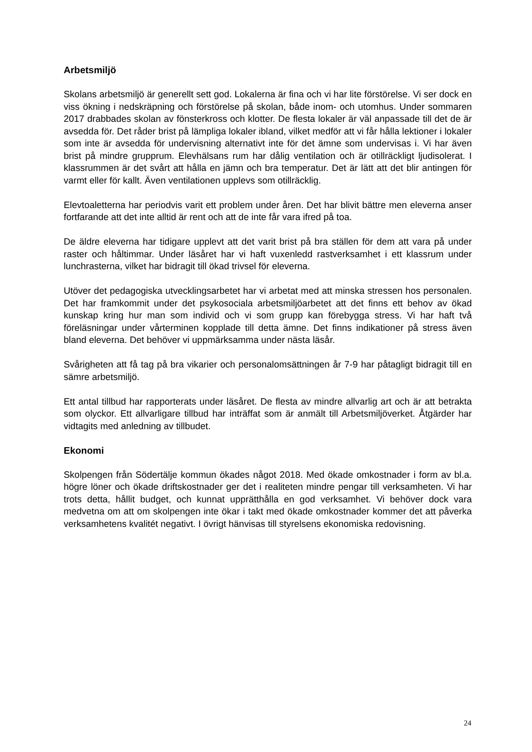Arbetsmiljö
Skolans arbetsmiljö är generellt sett god. Lokalerna är fina och vi har lite förstörelse. Vi ser dock en viss ökning i nedskräpning och förstörelse på skolan, både inom- och utomhus. Under sommaren 2017 drabbades skolan av fönsterkross och klotter. De flesta lokaler är väl anpassade till det de är avsedda för. Det råder brist på lämpliga lokaler ibland, vilket medför att vi får hålla lektioner i lokaler som inte är avsedda för undervisning alternativt inte för det ämne som undervisas i. Vi har även brist på mindre grupprum. Elevhälsans rum har dålig ventilation och är otillräckligt ljudisolerat. I klassrummen är det svårt att hålla en jämn och bra temperatur. Det är lätt att det blir antingen för varmt eller för kallt. Även ventilationen upplevs som otillräcklig.
Elevtoaletterna har periodvis varit ett problem under åren. Det har blivit bättre men eleverna anser fortfarande att det inte alltid är rent och att de inte får vara ifred på toa.
De äldre eleverna har tidigare upplevt att det varit brist på bra ställen för dem att vara på under raster och håltimmar. Under läsåret har vi haft vuxenledd rastverksamhet i ett klassrum under lunchrasterna, vilket har bidragit till ökad trivsel för eleverna.
Utöver det pedagogiska utvecklingsarbetet har vi arbetat med att minska stressen hos personalen. Det har framkommit under det psykosociala arbetsmiljöarbetet att det finns ett behov av ökad kunskap kring hur man som individ och vi som grupp kan förebygga stress. Vi har haft två föreläsningar under vårterminen kopplade till detta ämne. Det finns indikationer på stress även bland eleverna. Det behöver vi uppmärksamma under nästa läsår.
Svårigheten att få tag på bra vikarier och personalomsättningen år 7-9 har påtagligt bidragit till en sämre arbetsmiljö.
Ett antal tillbud har rapporterats under läsåret. De flesta av mindre allvarlig art och är att betrakta som olyckor. Ett allvarligare tillbud har inträffat som är anmält till Arbetsmiljöverket. Åtgärder har vidtagits med anledning av tillbudet.
Ekonomi
Skolpengen från Södertälje kommun ökades något 2018. Med ökade omkostnader i form av bl.a. högre löner och ökade driftskostnader ger det i realiteten mindre pengar till verksamheten. Vi har trots detta, hållit budget, och kunnat upprätthålla en god verksamhet. Vi behöver dock vara medvetna om att om skolpengen inte ökar i takt med ökade omkostnader kommer det att påverka verksamhetens kvalitét negativt. I övrigt hänvisas till styrelsens ekonomiska redovisning.
24